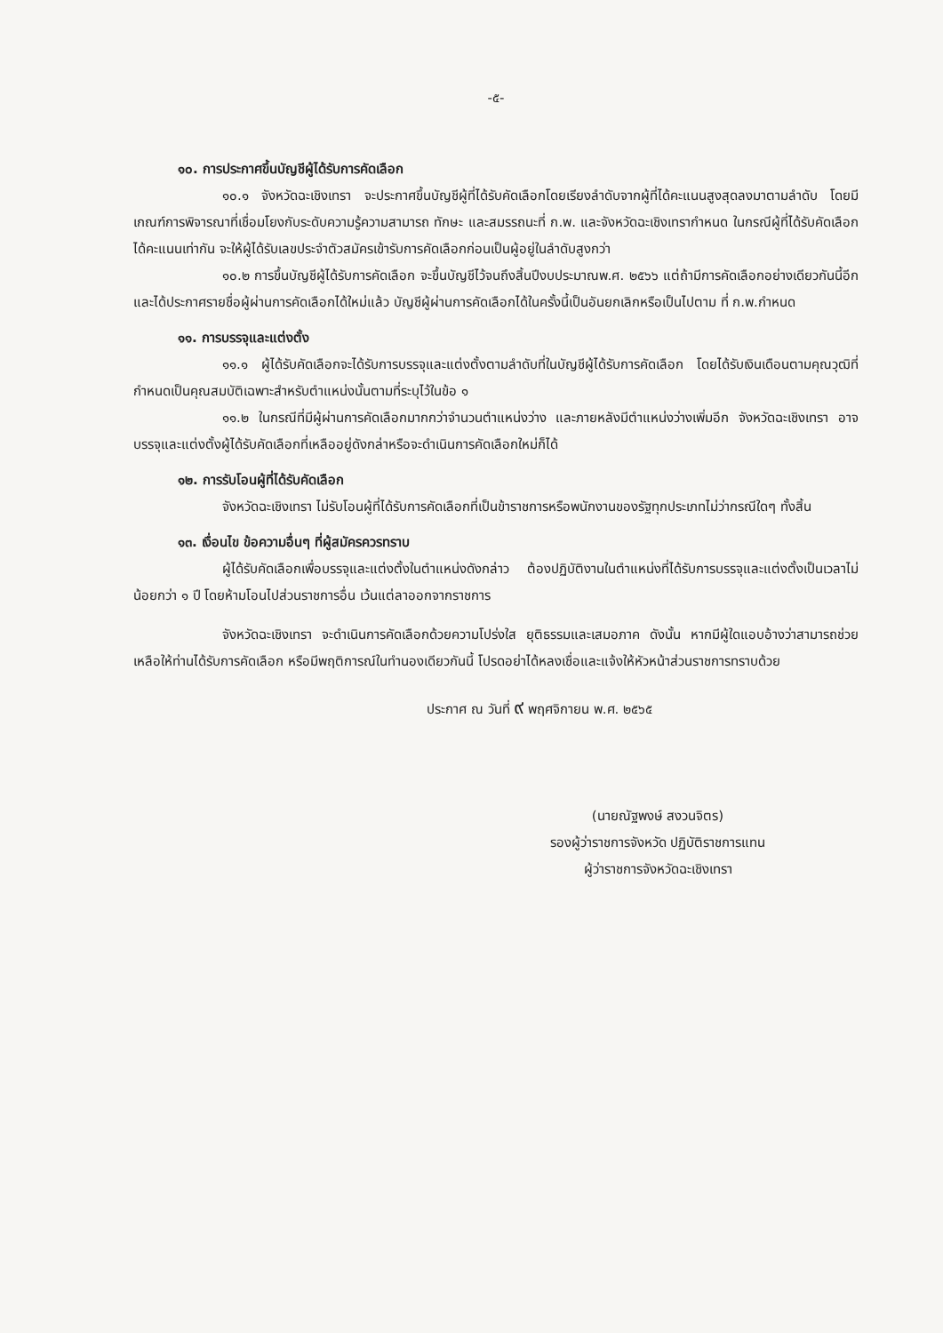-๕-
๑๐. การประกาศขึ้นบัญชีผู้ได้รับการคัดเลือก
๑๐.๑ จังหวัดฉะเชิงเทรา จะประกาศขึ้นบัญชีผู้ที่ได้รับคัดเลือกโดยเรียงลำดับจากผู้ที่ได้คะแนนสูงสุดลงมาตามลำดับ โดยมีเกณฑ์การพิจารณาที่เชื่อมโยงกับระดับความรู้ความสามารถ ทักษะ และสมรรถนะที่ ก.พ. และจังหวัดฉะเชิงเทรากำหนด ในกรณีผู้ที่ได้รับคัดเลือกได้คะแนนเท่ากัน จะให้ผู้ได้รับเลขประจำตัวสมัครเข้ารับการคัดเลือกก่อนเป็นผู้อยู่ในลำดับสูงกว่า
๑๐.๒ การขึ้นบัญชีผู้ได้รับการคัดเลือก จะขึ้นบัญชีไว้จนถึงสิ้นปีงบประมาณพ.ศ. ๒๕๖๖ แต่ถ้ามีการคัดเลือกอย่างเดียวกันนี้อีก และได้ประกาศรายชื่อผู้ผ่านการคัดเลือกได้ใหม่แล้ว บัญชีผู้ผ่านการคัดเลือกได้ในครั้งนี้เป็นอันยกเลิกหรือเป็นไปตาม ที่ ก.พ.กำหนด
๑๑. การบรรจุและแต่งตั้ง
๑๑.๑ ผู้ได้รับคัดเลือกจะได้รับการบรรจุและแต่งตั้งตามลำดับที่ในบัญชีผู้ได้รับการคัดเลือก โดยได้รับเงินเดือนตามคุณวุฒิที่กำหนดเป็นคุณสมบัติเฉพาะสำหรับตำแหน่งนั้นตามที่ระบุไว้ในข้อ ๑
๑๑.๒ ในกรณีที่มีผู้ผ่านการคัดเลือกมากกว่าจำนวนตำแหน่งว่าง และภายหลังมีตำแหน่งว่างเพิ่มอีก จังหวัดฉะเชิงเทรา อาจบรรจุและแต่งตั้งผู้ได้รับคัดเลือกที่เหลืออยู่ดังกล่าหรือจะดำเนินการคัดเลือกใหม่ก็ได้
๑๒. การรับโอนผู้ที่ได้รับคัดเลือก
จังหวัดฉะเชิงเทรา ไม่รับโอนผู้ที่ได้รับการคัดเลือกที่เป็นข้าราชการหรือพนักงานของรัฐทุกประเภทไม่ว่ากรณีใดๆ ทั้งสิ้น
๑๓. เงื่อนไข ข้อความอื่นๆ ที่ผู้สมัครควรทราบ
ผู้ได้รับคัดเลือกเพื่อบรรจุและแต่งตั้งในตำแหน่งดังกล่าว ต้องปฏิบัติงานในตำแหน่งที่ได้รับการบรรจุและแต่งตั้งเป็นเวลาไม่น้อยกว่า ๑ ปี โดยห้ามโอนไปส่วนราชการอื่น เว้นแต่ลาออกจากราชการ
จังหวัดฉะเชิงเทรา จะดำเนินการคัดเลือกด้วยความโปร่งใส ยุติธรรมและเสมอภาค ดังนั้น หากมีผู้ใดแอบอ้างว่าสามารถช่วยเหลือให้ท่านได้รับการคัดเลือก หรือมีพฤติการณ์ในทำนองเดียวกันนี้ โปรดอย่าได้หลงเชื่อและแจ้งให้หัวหน้าส่วนราชการทราบด้วย
ประกาศ ณ วันที่ ๙ พฤศจิกายน พ.ศ. ๒๕๖๕
(นายณัฐพงษ์ สงวนจิตร)
รองผู้ว่าราชการจังหวัด ปฏิบัติราชการแทน
ผู้ว่าราชการจังหวัดฉะเชิงเทรา